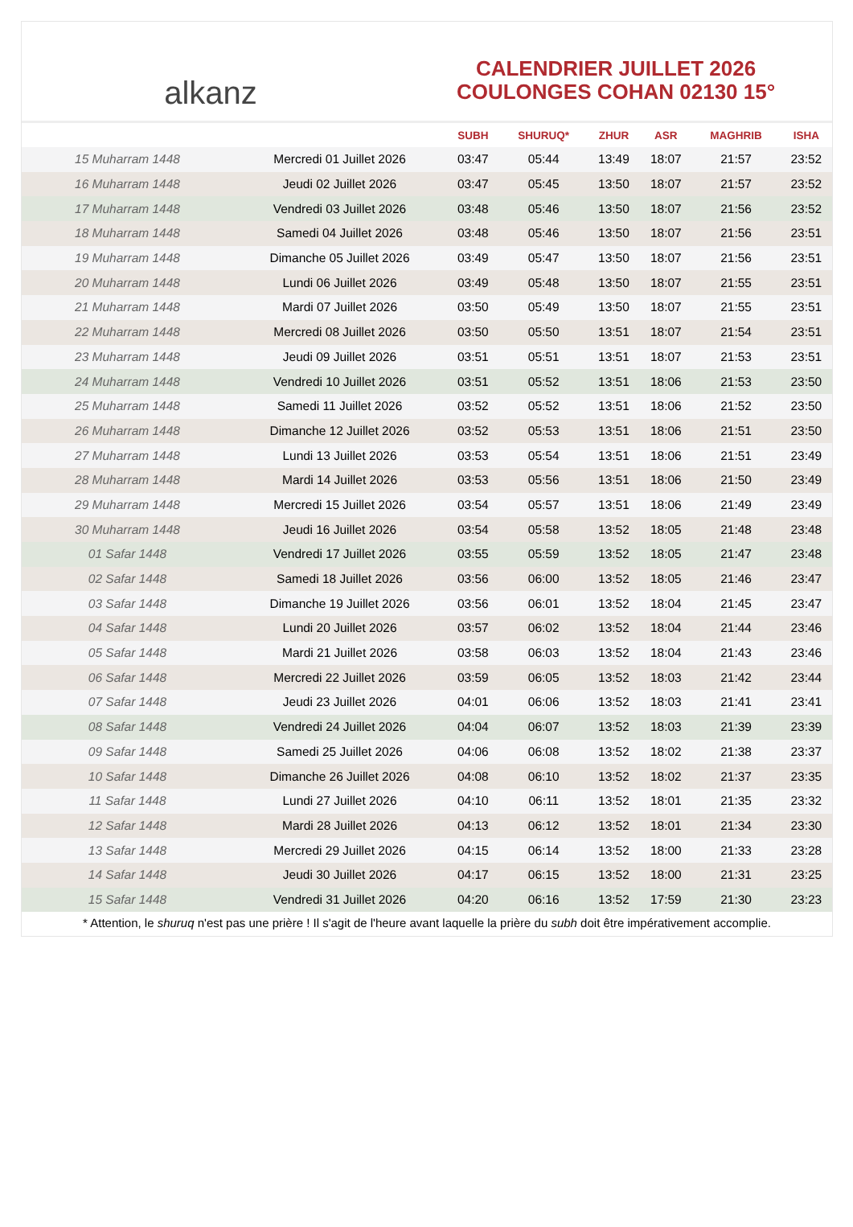alkanz
CALENDRIER JUILLET 2026
COULONGES COHAN 02130 15°
| | | SUBH | SHURUQ* | ZHUR | ASR | MAGHRIB | ISHA |
| --- | --- | --- | --- | --- | --- | --- | --- |
| 15 Muharram 1448 | Mercredi 01 Juillet 2026 | 03:47 | 05:44 | 13:49 | 18:07 | 21:57 | 23:52 |
| 16 Muharram 1448 | Jeudi 02 Juillet 2026 | 03:47 | 05:45 | 13:50 | 18:07 | 21:57 | 23:52 |
| 17 Muharram 1448 | Vendredi 03 Juillet 2026 | 03:48 | 05:46 | 13:50 | 18:07 | 21:56 | 23:52 |
| 18 Muharram 1448 | Samedi 04 Juillet 2026 | 03:48 | 05:46 | 13:50 | 18:07 | 21:56 | 23:51 |
| 19 Muharram 1448 | Dimanche 05 Juillet 2026 | 03:49 | 05:47 | 13:50 | 18:07 | 21:56 | 23:51 |
| 20 Muharram 1448 | Lundi 06 Juillet 2026 | 03:49 | 05:48 | 13:50 | 18:07 | 21:55 | 23:51 |
| 21 Muharram 1448 | Mardi 07 Juillet 2026 | 03:50 | 05:49 | 13:50 | 18:07 | 21:55 | 23:51 |
| 22 Muharram 1448 | Mercredi 08 Juillet 2026 | 03:50 | 05:50 | 13:51 | 18:07 | 21:54 | 23:51 |
| 23 Muharram 1448 | Jeudi 09 Juillet 2026 | 03:51 | 05:51 | 13:51 | 18:07 | 21:53 | 23:51 |
| 24 Muharram 1448 | Vendredi 10 Juillet 2026 | 03:51 | 05:52 | 13:51 | 18:06 | 21:53 | 23:50 |
| 25 Muharram 1448 | Samedi 11 Juillet 2026 | 03:52 | 05:52 | 13:51 | 18:06 | 21:52 | 23:50 |
| 26 Muharram 1448 | Dimanche 12 Juillet 2026 | 03:52 | 05:53 | 13:51 | 18:06 | 21:51 | 23:50 |
| 27 Muharram 1448 | Lundi 13 Juillet 2026 | 03:53 | 05:54 | 13:51 | 18:06 | 21:51 | 23:49 |
| 28 Muharram 1448 | Mardi 14 Juillet 2026 | 03:53 | 05:56 | 13:51 | 18:06 | 21:50 | 23:49 |
| 29 Muharram 1448 | Mercredi 15 Juillet 2026 | 03:54 | 05:57 | 13:51 | 18:06 | 21:49 | 23:49 |
| 30 Muharram 1448 | Jeudi 16 Juillet 2026 | 03:54 | 05:58 | 13:52 | 18:05 | 21:48 | 23:48 |
| 01 Safar 1448 | Vendredi 17 Juillet 2026 | 03:55 | 05:59 | 13:52 | 18:05 | 21:47 | 23:48 |
| 02 Safar 1448 | Samedi 18 Juillet 2026 | 03:56 | 06:00 | 13:52 | 18:05 | 21:46 | 23:47 |
| 03 Safar 1448 | Dimanche 19 Juillet 2026 | 03:56 | 06:01 | 13:52 | 18:04 | 21:45 | 23:47 |
| 04 Safar 1448 | Lundi 20 Juillet 2026 | 03:57 | 06:02 | 13:52 | 18:04 | 21:44 | 23:46 |
| 05 Safar 1448 | Mardi 21 Juillet 2026 | 03:58 | 06:03 | 13:52 | 18:04 | 21:43 | 23:46 |
| 06 Safar 1448 | Mercredi 22 Juillet 2026 | 03:59 | 06:05 | 13:52 | 18:03 | 21:42 | 23:44 |
| 07 Safar 1448 | Jeudi 23 Juillet 2026 | 04:01 | 06:06 | 13:52 | 18:03 | 21:41 | 23:41 |
| 08 Safar 1448 | Vendredi 24 Juillet 2026 | 04:04 | 06:07 | 13:52 | 18:03 | 21:39 | 23:39 |
| 09 Safar 1448 | Samedi 25 Juillet 2026 | 04:06 | 06:08 | 13:52 | 18:02 | 21:38 | 23:37 |
| 10 Safar 1448 | Dimanche 26 Juillet 2026 | 04:08 | 06:10 | 13:52 | 18:02 | 21:37 | 23:35 |
| 11 Safar 1448 | Lundi 27 Juillet 2026 | 04:10 | 06:11 | 13:52 | 18:01 | 21:35 | 23:32 |
| 12 Safar 1448 | Mardi 28 Juillet 2026 | 04:13 | 06:12 | 13:52 | 18:01 | 21:34 | 23:30 |
| 13 Safar 1448 | Mercredi 29 Juillet 2026 | 04:15 | 06:14 | 13:52 | 18:00 | 21:33 | 23:28 |
| 14 Safar 1448 | Jeudi 30 Juillet 2026 | 04:17 | 06:15 | 13:52 | 18:00 | 21:31 | 23:25 |
| 15 Safar 1448 | Vendredi 31 Juillet 2026 | 04:20 | 06:16 | 13:52 | 17:59 | 21:30 | 23:23 |
* Attention, le shuruq n'est pas une prière ! Il s'agit de l'heure avant laquelle la prière du subh doit être impérativement accomplie.